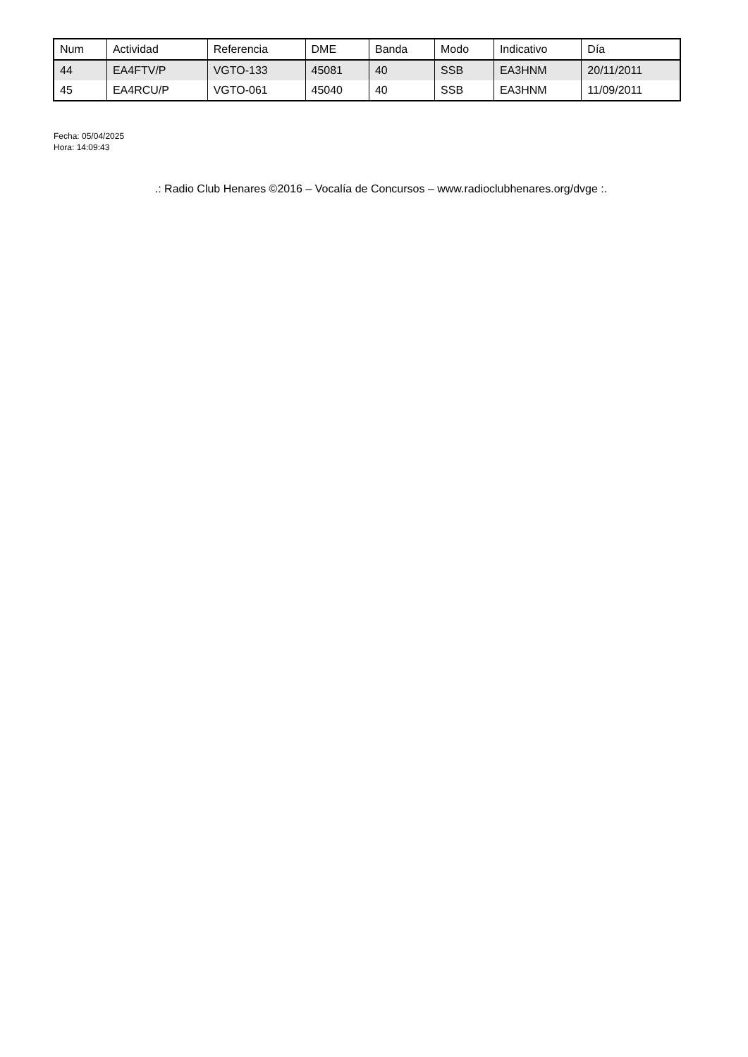| Num | Actividad | Referencia | DME | Banda | Modo | Indicativo | Día |
| --- | --- | --- | --- | --- | --- | --- | --- |
| 44 | EA4FTV/P | VGTO-133 | 45081 | 40 | SSB | EA3HNM | 20/11/2011 |
| 45 | EA4RCU/P | VGTO-061 | 45040 | 40 | SSB | EA3HNM | 11/09/2011 |
Fecha: 05/04/2025
Hora: 14:09:43
.: Radio Club Henares ©2016 – Vocalía de Concursos – www.radioclubhenares.org/dvge :.